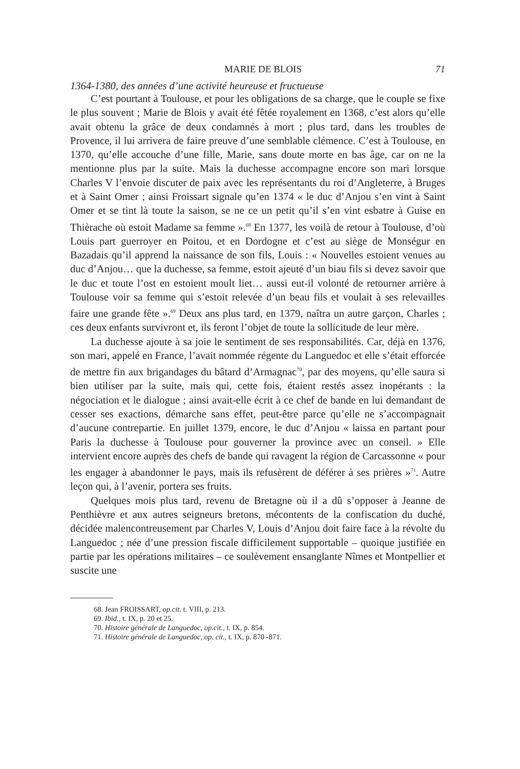MARIE DE BLOIS 71
1364-1380, des années d’une activité heureuse et fructueuse
C’est pourtant à Toulouse, et pour les obligations de sa charge, que le couple se fixe le plus souvent ; Marie de Blois y avait été fêtée royalement en 1368, c’est alors qu’elle avait obtenu la grâce de deux condamnés à mort ; plus tard, dans les troubles de Provence, il lui arrivera de faire preuve d’une semblable clémence. C’est à Toulouse, en 1370, qu’elle accouche d’une fille, Marie, sans doute morte en bas âge, car on ne la mentionne plus par la suite. Mais la duchesse accompagne encore son mari lorsque Charles V l’envoie discuter de paix avec les représentants du roi d’Angleterre, à Bruges et à Saint Omer ; ainsi Froissart signale qu’en 1374 « le duc d’Anjou s’en vint à Saint Omer et se tint là toute la saison, se ne ce un petit qu’il s’en vint esbatre à Guise en Thièrache où estoit Madame sa femme ».<sup>68</sup> En 1377, les voilà de retour à Toulouse, d’où Louis part guerroyer en Poitou, et en Dordogne et c’est au siège de Monségur en Bazadais qu’il apprend la naissance de son fils, Louis : « Nouvelles estoient venues au duc d’Anjou… que la duchesse, sa femme, estoit ajeuté d’un biau fils si devez savoir que le duc et toute l’ost en estoient moult liet… aussi eut-il volonté de retourner arrière à Toulouse voir sa femme qui s’estoit relevée d’un beau fils et voulait à ses relevailles faire une grande fête ».<sup>69</sup> Deux ans plus tard, en 1379, naîtra un autre garçon, Charles ; ces deux enfants survivront et, ils feront l’objet de toute la sollicitude de leur mère.
La duchesse ajoute à sa joie le sentiment de ses responsabilités. Car, déjà en 1376, son mari, appelé en France, l’avait nommée régente du Languedoc et elle s’était efforcée de mettre fin aux brigandages du bâtard d’Armagnac<sup>70</sup>, par des moyens, qu’elle saura si bien utiliser par la suite, mais qui, cette fois, étaient restés assez inopérants : la négociation et le dialogue ; ainsi avait-elle écrit à ce chef de bande en lui demandant de cesser ses exactions, démarche sans effet, peut-être parce qu’elle ne s’accompagnait d’aucune contrepartie. En juillet 1379, encore, le duc d’Anjou « laissa en partant pour Paris la duchesse à Toulouse pour gouverner la province avec un conseil. » Elle intervient encore auprès des chefs de bande qui ravagent la région de Carcassonne « pour les engager à abandonner le pays, mais ils refusèrent de déférer à ses prières »<sup>71</sup>. Autre leçon qui, à l’avenir, portera ses fruits.
Quelques mois plus tard, revenu de Bretagne où il a dû s’opposer à Jeanne de Penthièvre et aux autres seigneurs bretons, mécontents de la confiscation du duché, décidée malencontreusement par Charles V, Louis d’Anjou doit faire face à la révolte du Languedoc ; née d’une pression fiscale difficilement supportable – quoique justifiée en partie par les opérations militaires – ce soulèvement ensanglante Nîmes et Montpellier et suscite une
68. Jean FROISSART, op.cit. t. VIII, p. 213.
69. Ibid., t. IX, p. 20 et 25.
70. Histoire générale de Languedoc, op.cit., t. IX, p. 854.
71. Histoire générale de Languedoc, op. cit., t. IX, p. 870 -871.